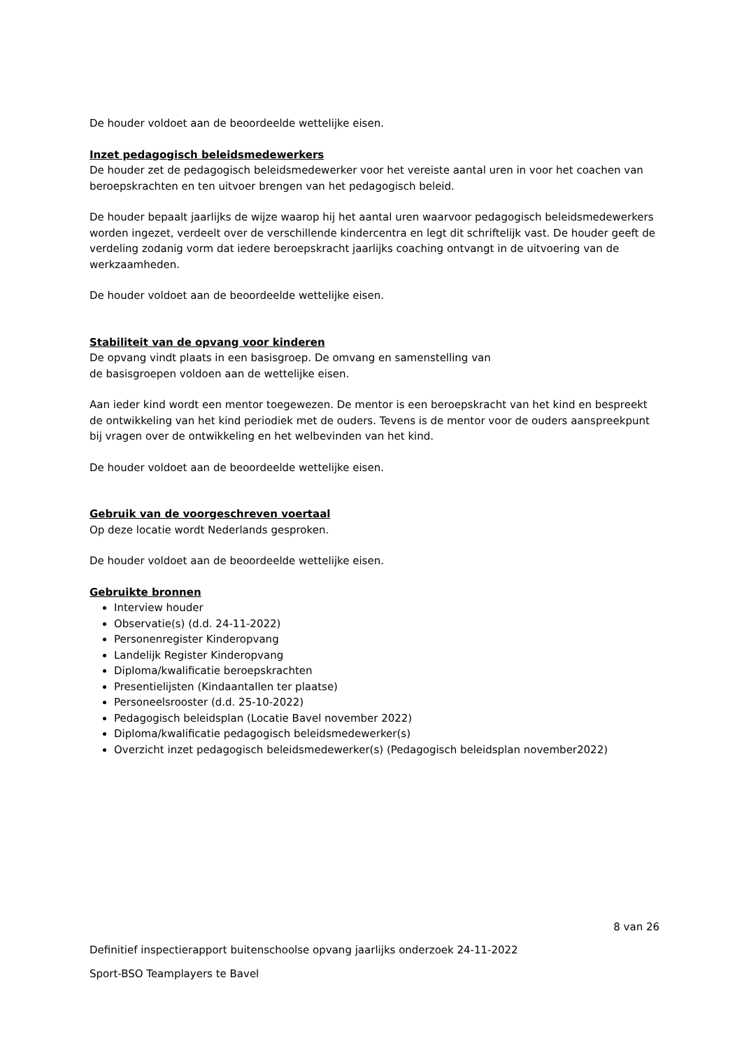De houder voldoet aan de beoordeelde wettelijke eisen.
Inzet pedagogisch beleidsmedewerkers
De houder zet de pedagogisch beleidsmedewerker voor het vereiste aantal uren in voor het coachen van beroepskrachten en ten uitvoer brengen van het pedagogisch beleid.
De houder bepaalt jaarlijks de wijze waarop hij het aantal uren waarvoor pedagogisch beleidsmedewerkers worden ingezet, verdeelt over de verschillende kindercentra en legt dit schriftelijk vast. De houder geeft de verdeling zodanig vorm dat iedere beroepskracht jaarlijks coaching ontvangt in de uitvoering van de werkzaamheden.
De houder voldoet aan de beoordeelde wettelijke eisen.
Stabiliteit van de opvang voor kinderen
De opvang vindt plaats in een basisgroep. De omvang en samenstelling van
de basisgroepen voldoen aan de wettelijke eisen.
Aan ieder kind wordt een mentor toegewezen. De mentor is een beroepskracht van het kind en bespreekt de ontwikkeling van het kind periodiek met de ouders. Tevens is de mentor voor de ouders aanspreekpunt bij vragen over de ontwikkeling en het welbevinden van het kind.
De houder voldoet aan de beoordeelde wettelijke eisen.
Gebruik van de voorgeschreven voertaal
Op deze locatie wordt Nederlands gesproken.
De houder voldoet aan de beoordeelde wettelijke eisen.
Gebruikte bronnen
Interview houder
Observatie(s) (d.d. 24-11-2022)
Personenregister Kinderopvang
Landelijk Register Kinderopvang
Diploma/kwalificatie beroepskrachten
Presentielijsten (Kindaantallen ter plaatse)
Personeelsrooster (d.d. 25-10-2022)
Pedagogisch beleidsplan (Locatie Bavel november 2022)
Diploma/kwalificatie pedagogisch beleidsmedewerker(s)
Overzicht inzet pedagogisch beleidsmedewerker(s) (Pedagogisch beleidsplan november2022)
8 van 26
Definitief inspectierapport buitenschoolse opvang jaarlijks onderzoek 24-11-2022
Sport-BSO Teamplayers te Bavel